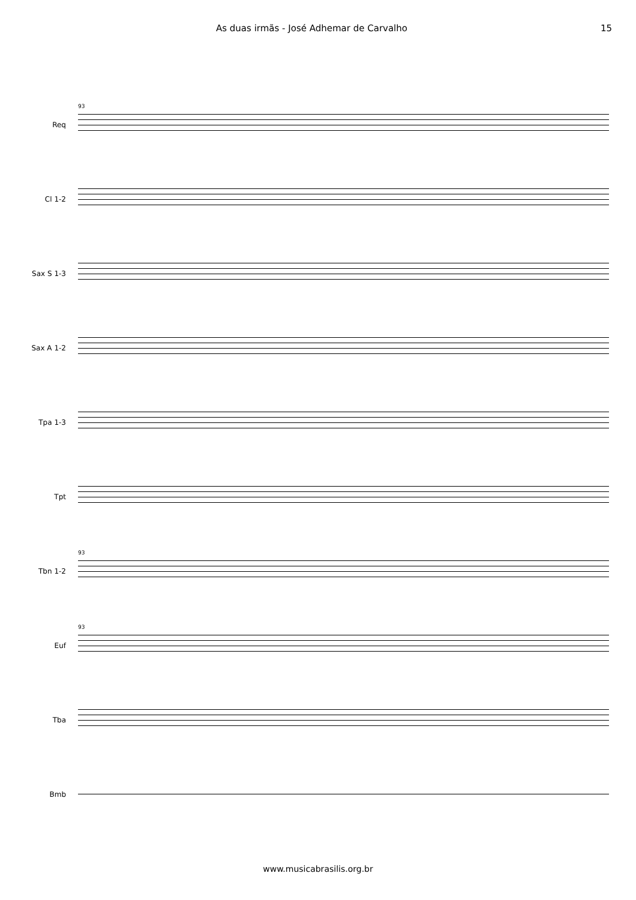As duas irmãs - José Adhemar de Carvalho 15
Req
93
Cl 1-2
Sax S 1-3
Sax A 1-2
Tpa 1-3
Tpt
Tbn 1-2
93
Euf
93
Tba
Bmb
www.musicabrasilis.org.br